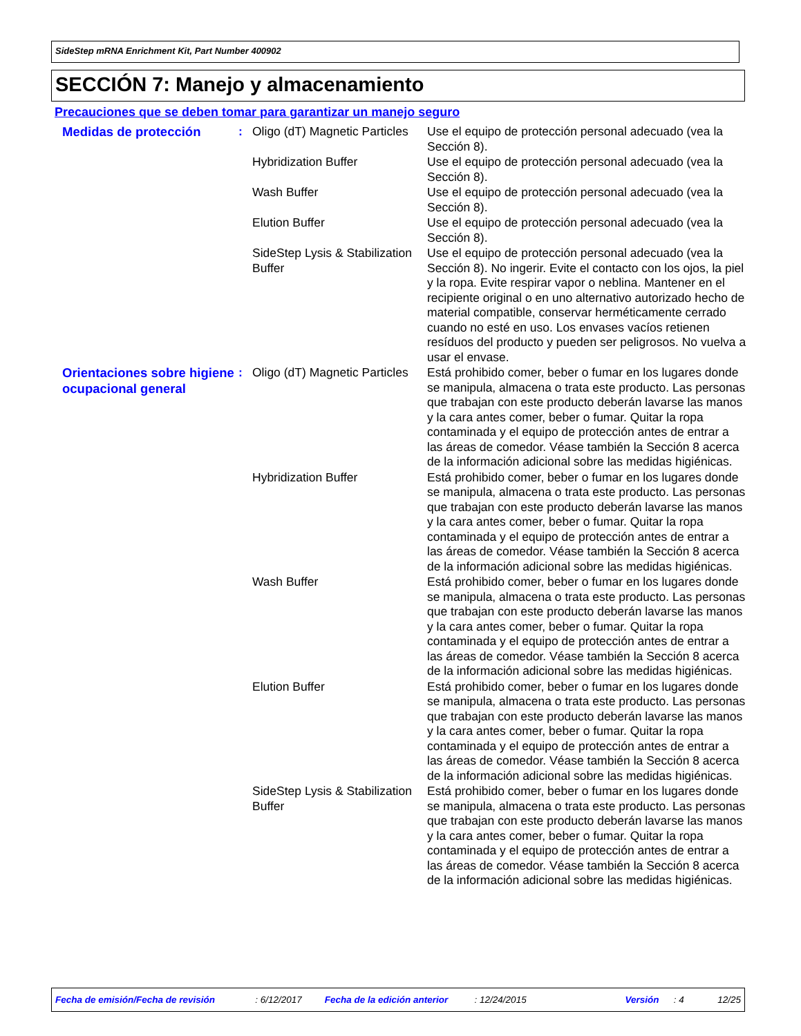SideStep mRNA Enrichment Kit, Part Number 400902
SECCIÓN 7: Manejo y almacenamiento
Precauciones que se deben tomar para garantizar un manejo seguro
Medidas de protección
: Oligo (dT) Magnetic Particles
Use el equipo de protección personal adecuado (vea la Sección 8).
Hybridization Buffer Use el equipo de protección personal adecuado (vea la Sección 8).
Wash Buffer Use el equipo de protección personal adecuado (vea la Sección 8).
Elution Buffer Use el equipo de protección personal adecuado (vea la Sección 8).
SideStep Lysis & Stabilization Buffer
Use el equipo de protección personal adecuado (vea la Sección 8). No ingerir. Evite el contacto con los ojos, la piel y la ropa. Evite respirar vapor o neblina. Mantener en el recipiente original o en uno alternativo autorizado hecho de material compatible, conservar herméticamente cerrado cuando no esté en uso. Los envases vacíos retienen resíduos del producto y pueden ser peligrosos. No vuelva a usar el envase.
Orientaciones sobre higiene ocupacional general
: Oligo (dT) Magnetic Particles
Está prohibido comer, beber o fumar en los lugares donde se manipula, almacena o trata este producto. Las personas que trabajan con este producto deberán lavarse las manos y la cara antes comer, beber o fumar. Quitar la ropa contaminada y el equipo de protección antes de entrar a las áreas de comedor. Véase también la Sección 8 acerca de la información adicional sobre las medidas higiénicas.
Hybridization Buffer Está prohibido comer, beber o fumar en los lugares donde se manipula, almacena o trata este producto. Las personas que trabajan con este producto deberán lavarse las manos y la cara antes comer, beber o fumar. Quitar la ropa contaminada y el equipo de protección antes de entrar a las áreas de comedor. Véase también la Sección 8 acerca de la información adicional sobre las medidas higiénicas.
Wash Buffer Está prohibido comer, beber o fumar en los lugares donde se manipula, almacena o trata este producto. Las personas que trabajan con este producto deberán lavarse las manos y la cara antes comer, beber o fumar. Quitar la ropa contaminada y el equipo de protección antes de entrar a las áreas de comedor. Véase también la Sección 8 acerca de la información adicional sobre las medidas higiénicas.
Elution Buffer Está prohibido comer, beber o fumar en los lugares donde se manipula, almacena o trata este producto. Las personas que trabajan con este producto deberán lavarse las manos y la cara antes comer, beber o fumar. Quitar la ropa contaminada y el equipo de protección antes de entrar a las áreas de comedor. Véase también la Sección 8 acerca de la información adicional sobre las medidas higiénicas.
SideStep Lysis & Stabilization Buffer
Está prohibido comer, beber o fumar en los lugares donde se manipula, almacena o trata este producto. Las personas que trabajan con este producto deberán lavarse las manos y la cara antes comer, beber o fumar. Quitar la ropa contaminada y el equipo de protección antes de entrar a las áreas de comedor. Véase también la Sección 8 acerca de la información adicional sobre las medidas higiénicas.
Fecha de emisión/Fecha de revisión: 6/12/2017 Fecha de la edición anterior: 12/24/2015 Versión: 4 12/25